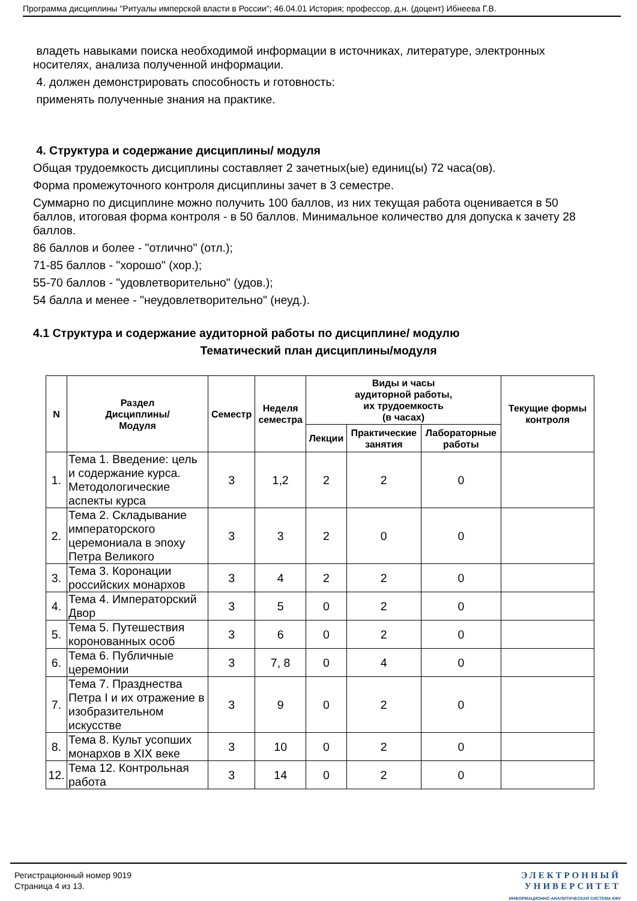Программа дисциплины "Ритуалы имперской власти в России"; 46.04.01 История; профессор, д.н. (доцент) Ибнеева Г.В.
владеть навыками поиска необходимой информации в источниках, литературе, электронных носителях, анализа полученной информации.
4. должен демонстрировать способность и готовность:
применять полученные знания на практике.
4. Структура и содержание дисциплины/ модуля
Общая трудоемкость дисциплины составляет 2 зачетных(ые) единиц(ы) 72 часа(ов).
Форма промежуточного контроля дисциплины зачет в 3 семестре.
Суммарно по дисциплине можно получить 100 баллов, из них текущая работа оценивается в 50 баллов, итоговая форма контроля - в 50 баллов. Минимальное количество для допуска к зачету 28 баллов.
86 баллов и более - "отлично" (отл.);
71-85 баллов - "хорошо" (хор.);
55-70 баллов - "удовлетворительно" (удов.);
54 балла и менее - "неудовлетворительно" (неуд.).
4.1 Структура и содержание аудиторной работы по дисциплине/ модулю
Тематический план дисциплины/модуля
| N | Раздел Дисциплины/ Модуля | Семестр | Неделя семестра | Виды и часы аудиторной работы, их трудоемкость (в часах) | | | Текущие формы контроля |
| --- | --- | --- | --- | --- | --- | --- | --- |
| | | | | Лекции | Практические занятия | Лабораторные работы | |
| 1. | Тема 1. Введение: цель и содержание курса. Методологические аспекты курса | 3 | 1,2 | 2 | 2 | 0 | |
| 2. | Тема 2. Складывание императорского церемониала в эпоху Петра Великого | 3 | 3 | 2 | 0 | 0 | |
| 3. | Тема 3. Коронации российских монархов | 3 | 4 | 2 | 2 | 0 | |
| 4. | Тема 4. Императорский Двор | 3 | 5 | 0 | 2 | 0 | |
| 5. | Тема 5. Путешествия коронованных особ | 3 | 6 | 0 | 2 | 0 | |
| 6. | Тема 6. Публичные церемонии | 3 | 7, 8 | 0 | 4 | 0 | |
| 7. | Тема 7. Празднества Петра I и их отражение в изобразительном искусстве | 3 | 9 | 0 | 2 | 0 | |
| 8. | Тема 8. Культ усопших монархов в XIX веке | 3 | 10 | 0 | 2 | 0 | |
| 12. | Тема 12. Контрольная работа | 3 | 14 | 0 | 2 | 0 | |
Регистрационный номер 9019
Страница 4 из 13.
ЭЛЕКТРОННЫЙ
УНИВЕРСИТЕТ
ИНФОРМАЦИОННО АНАЛИТИЧЕСКАЯ СИСТЕМА КФУ